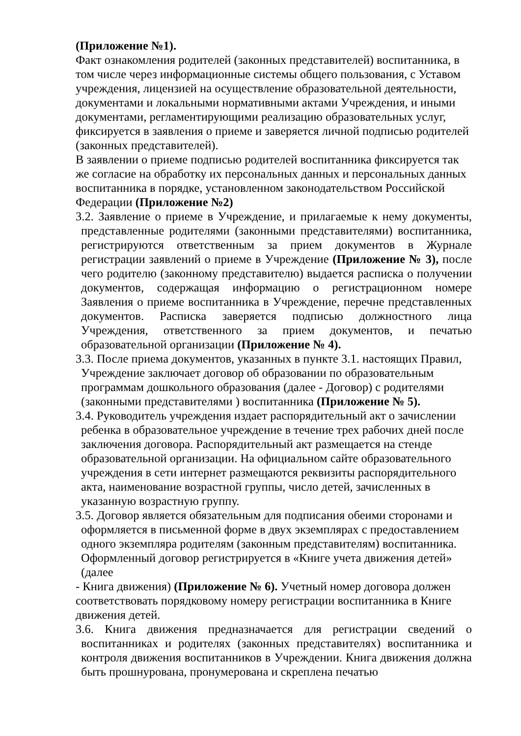(Приложение №1).
Факт ознакомления родителей (законных представителей) воспитанника, в том числе через информационные системы общего пользования, с Уставом учреждения, лицензией на осуществление образовательной деятельности, документами и локальными нормативными актами Учреждения, и иными документами, регламентирующими реализацию образовательных услуг, фиксируется в заявления о приеме и заверяется личной подписью родителей (законных представителей).
В заявлении о приеме подписью родителей воспитанника фиксируется так же согласие на обработку их персональных данных и персональных данных воспитанника в порядке, установленном законодательством Российской Федерации (Приложение №2)
3.2. Заявление о приеме в Учреждение, и прилагаемые к нему документы, представленные родителями (законными представителями) воспитанника, регистрируются ответственным за прием документов в Журнале регистрации заявлений о приеме в Учреждение (Приложение № 3), после чего родителю (законному представителю) выдается расписка о получении документов, содержащая информацию о регистрационном номере Заявления о приеме воспитанника в Учреждение, перечне представленных документов. Расписка заверяется подписью должностного лица Учреждения, ответственного за прием документов, и печатью образовательной организации (Приложение № 4).
3.3. После приема документов, указанных в пункте 3.1. настоящих Правил, Учреждение заключает договор об образовании по образовательным программам дошкольного образования (далее - Договор) с родителями (законными представителями ) воспитанника (Приложение № 5).
3.4. Руководитель учреждения издает распорядительный акт о зачислении ребенка в образовательное учреждение в течение трех рабочих дней после заключения договора. Распорядительный акт размещается на стенде образовательной организации. На официальном сайте образовательного учреждения в сети интернет размещаются реквизиты распорядительного акта, наименование возрастной группы, число детей, зачисленных в указанную возрастную группу.
3.5. Договор является обязательным для подписания обеими сторонами и оформляется в письменной форме в двух экземплярах с предоставлением одного экземпляра родителям (законным представителям) воспитанника. Оформленный договор регистрируется в «Книге учета движения детей» (далее
- Книга движения) (Приложение № 6). Учетный номер договора должен соответствовать порядковому номеру регистрации воспитанника в Книге движения детей.
3.6. Книга движения предназначается для регистрации сведений о воспитанниках и родителях (законных представителях) воспитанника и контроля движения воспитанников в Учреждении. Книга движения должна быть прошнурована, пронумерована и скреплена печатью